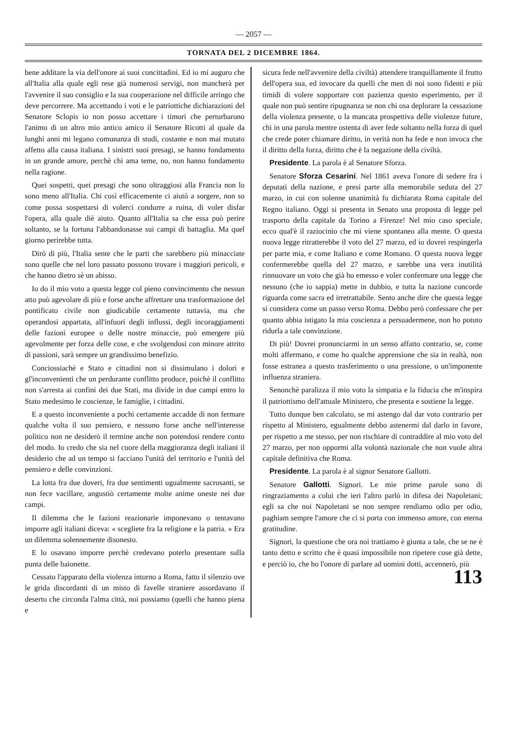— 2057 —
TORNATA DEL 2 DICEMBRE 1864.
bene additare la via dell'onore ai suoi concittadini. Ed io mi auguro che all'Italia alla quale egli rese già numerosi servigi, non mancherà per l'avvenire il suo consiglio e la sua cooperazione nel difficile arringo che deve percorrere. Ma accettando i voti e le patriottiche dichiarazioni del Senatore Sclopis io non posso accettare i timori che perturbarono l'animo di un altro mio antico amico il Senatore Ricotti al quale da lunghi anni mi legano comunanza di studi, costante e non mai mutato affetto alla causa italiana. I sinistri suoi presagi, se hanno fondamento in un grande amore, perchè chi ama teme, no, non hanno fondamento nella ragione.
Quei sospetti, quei presagi che sono oltraggiosi alla Francia non lo sono meno all'Italia. Chi così efficacemente ci aiutò a sorgere, non so come possa sospettarsi di volerci condurre a ruina, di voler disfar l'opera, alla quale diè aiuto. Quanto all'Italia sa che essa può perire soltanto, se la fortuna l'abbandonasse sui campi di battaglia. Ma quel giorno perirebbe tutta.
Dirò di più, l'Italia sente che le parti che sarebbero più minacciate sono quelle che nel loro passato possono trovare i maggiori pericoli, e che hanno dietro sè un abisso.
Io do il mio voto a questa legge col pieno convincimento che nessun atto può agevolare di più e forse anche affrettare una trasformazione del pontificato civile non giudicabile certamente tuttavia, ma che operandosi appartata, all'infuori degli influssi, degli incoraggiamenti delle fazioni europee o delle nostre minaccie, può emergere più agevolmente per forza delle cose, e che svolgendosi con minore attrito di passioni, sarà sempre un grandissimo benefizio.
Conciossiachè e Stato e cittadini non si dissimulano i dolori e gl'inconvenienti che un perdurante conflitto produce, poichè il conflitto non s'arresta ai confini dei due Stati, ma divide in due campi entro lo Stato medesimo le coscienze, le famiglie, i cittadini.
E a questo inconveniente a pochi certamente accadde di non fermare qualche volta il suo pensiero, e nessuno forse anche nell'interesse politico non ne desiderò il termine anche non potendosi rendere conto del modo. Io credo che sia nel cuore della maggioranza degli italiani il desiderio che ad un tempo si facciano l'unità del territorio e l'unità del pensiero e delle convinzioni.
La lotta fra due doveri, fra due sentimenti ugualmente sacrosanti, se non fece vacillare, angustiò certamente molte anime oneste nei due campi.
Il dilemma che le fazioni reazionarie imponevano o tentavano imporre agli italiani diceva: « scegliete fra la religione e la patria. » Era un dilemma solennemente disonesto.
E lo osavano imporre perchè credevano poterlo presentare sulla punta delle baionette.
Cessato l'apparato della violenza intorno a Roma, fatto il silenzio ove le grida discordanti di un misto di favelle straniere assordavano il deserto che circonda l'alma città, noi possiamo (quelli che hanno piena e
sicura fede nell'avvenire della civiltà) attendere tranquillamente il frutto dell'opera sua, ed invocare da quelli che men di noi sono fidenti e più timidi di volere sopportare con pazienza questo esperimento, per il quale non può sentire ripugnanza se non chi osa deplorare la cessazione della violenza presente, o la mancata prospettiva delle violenze future, chi in una parola mentre ostenta di aver fede soltanto nella forza di quel che crede poter chiamare diritto, in verità non ha fede e non invoca che il diritto della forza, diritto che è la negazione della civiltà.
Presidente. La parola è al Senatore Sforza.
Senatore Sforza Cesarini. Nel 1861 aveva l'onore di sedere fra i deputati della nazione, e presi parte alla memorabile seduta del 27 marzo, in cui con solenne unanimità fu dichiarata Roma capitale del Regno italiano. Oggi si presenta in Senato una proposta di legge pel trasporto della capitale da Torino a Firenze! Nel mio caso speciale, ecco qual'è il raziocinio che mi viene spontaneo alla mente. O questa nuova legge ritratterebbe il voto del 27 marzo, ed io dovrei respingerla per parte mia, e come Italiano e come Romano. O questa nuova legge confermerebbe quella del 27 marzo, e sarebbe una vera inutilità rinnuovare un voto che già ho emesso e voler confermare una legge che nessuno (che io sappia) mette in dubbio, e tutta la nazione concorde riguarda come sacra ed irretrattabile. Sento anche dire che questa legge si considera come un passo verso Roma. Debbo però confessare che per quanto abbia istigato la mia coscienza a persuadermene, non ho potuto ridurla a tale convinzione.
Di più! Dovrei pronunciarmi in un senso affatto contrario, se, come molti affermano, e come ho qualche apprensione che sia in realtà, non fosse estranea a questo trasferimento o una pressione, o un'imponente influenza straniera.
Senonchè paralizza il mio voto la simpatia e la fiducia che m'inspira il patriottismo dell'attuale Ministero, che presenta e sostiene la legge.
Tutto dunque ben calcolato, se mi astengo dal dar voto contrario per rispetto al Ministero, egualmente debbo astenermi dal darlo in favore, per rispetto a me stesso, per non rischiare di contraddire al mio voto del 27 marzo, per non oppormi alla volontà nazionale che non vuole altra capitale definitiva che Roma.
Presidente. La parola è al signor Senatore Gallotti.
Senatore Gallotti. Signori. Le mie prime parole sono di ringraziamento a colui che ieri l'altro parlò in difesa dei Napoletani; egli sa che noi Napoletani se non sempre rendiamo odio per odio, paghiam sempre l'amore che ci si porta con immenso amore, con eterna gratitudine.
Signori, la questione che ora noi trattiamo è giunta a tale, che se ne è tanto detto e scritto che è quasi impossibile non ripetere cose già dette, e perciò io, che ho l'onore di parlare ad uomini dotti, accennerò, più
113